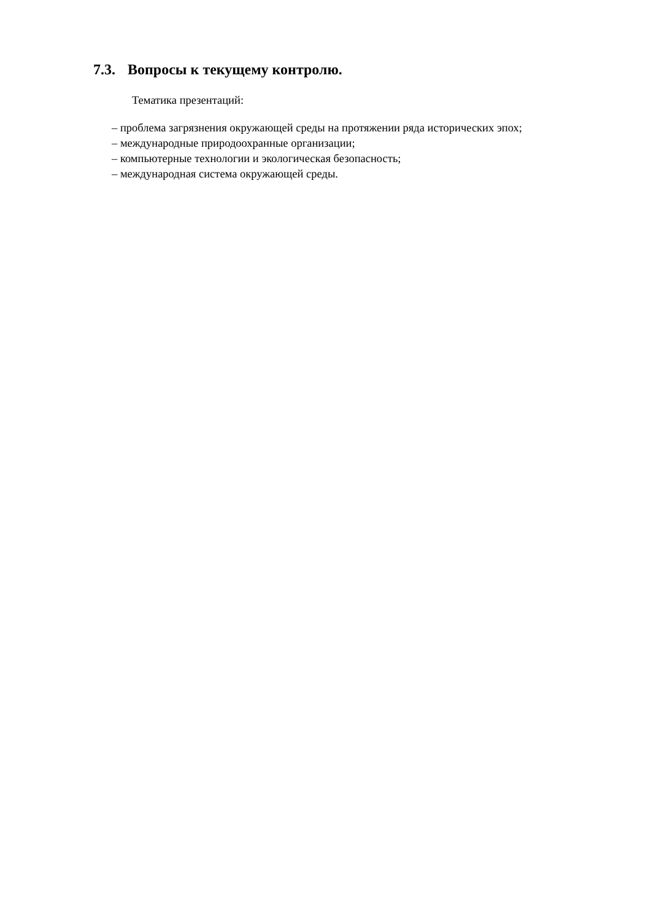7.3. Вопросы к текущему контролю.
Тематика презентаций:
– проблема загрязнения окружающей среды на протяжении ряда исторических эпох;
– международные природоохранные организации;
– компьютерные технологии и экологическая безопасность;
– международная система окружающей среды.